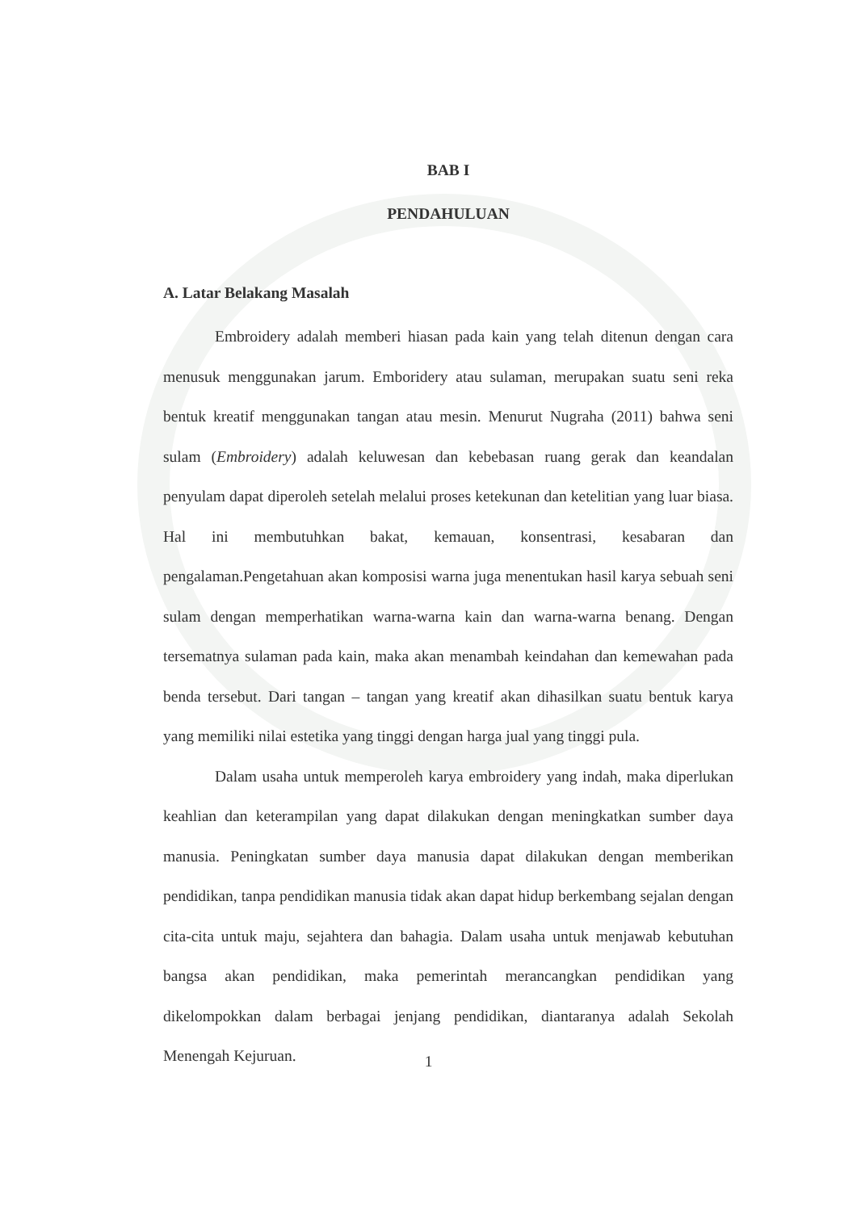BAB I
PENDAHULUAN
A. Latar Belakang Masalah
Embroidery adalah memberi hiasan pada kain yang telah ditenun dengan cara menusuk menggunakan jarum. Emboridery atau sulaman, merupakan suatu seni reka bentuk kreatif menggunakan tangan atau mesin. Menurut Nugraha (2011) bahwa seni sulam (Embroidery) adalah keluwesan dan kebebasan ruang gerak dan keandalan penyulam dapat diperoleh setelah melalui proses ketekunan dan ketelitian yang luar biasa. Hal ini membutuhkan bakat, kemauan, konsentrasi, kesabaran dan pengalaman.Pengetahuan akan komposisi warna juga menentukan hasil karya sebuah seni sulam dengan memperhatikan warna-warna kain dan warna-warna benang. Dengan tersematnya sulaman pada kain, maka akan menambah keindahan dan kemewahan pada benda tersebut. Dari tangan – tangan yang kreatif akan dihasilkan suatu bentuk karya yang memiliki nilai estetika yang tinggi dengan harga jual yang tinggi pula.
Dalam usaha untuk memperoleh karya embroidery yang indah, maka diperlukan keahlian dan keterampilan yang dapat dilakukan dengan meningkatkan sumber daya manusia. Peningkatan sumber daya manusia dapat dilakukan dengan memberikan pendidikan, tanpa pendidikan manusia tidak akan dapat hidup berkembang sejalan dengan cita-cita untuk maju, sejahtera dan bahagia. Dalam usaha untuk menjawab kebutuhan bangsa akan pendidikan, maka pemerintah merancangkan pendidikan yang dikelompokkan dalam berbagai jenjang pendidikan, diantaranya adalah Sekolah Menengah Kejuruan.
1